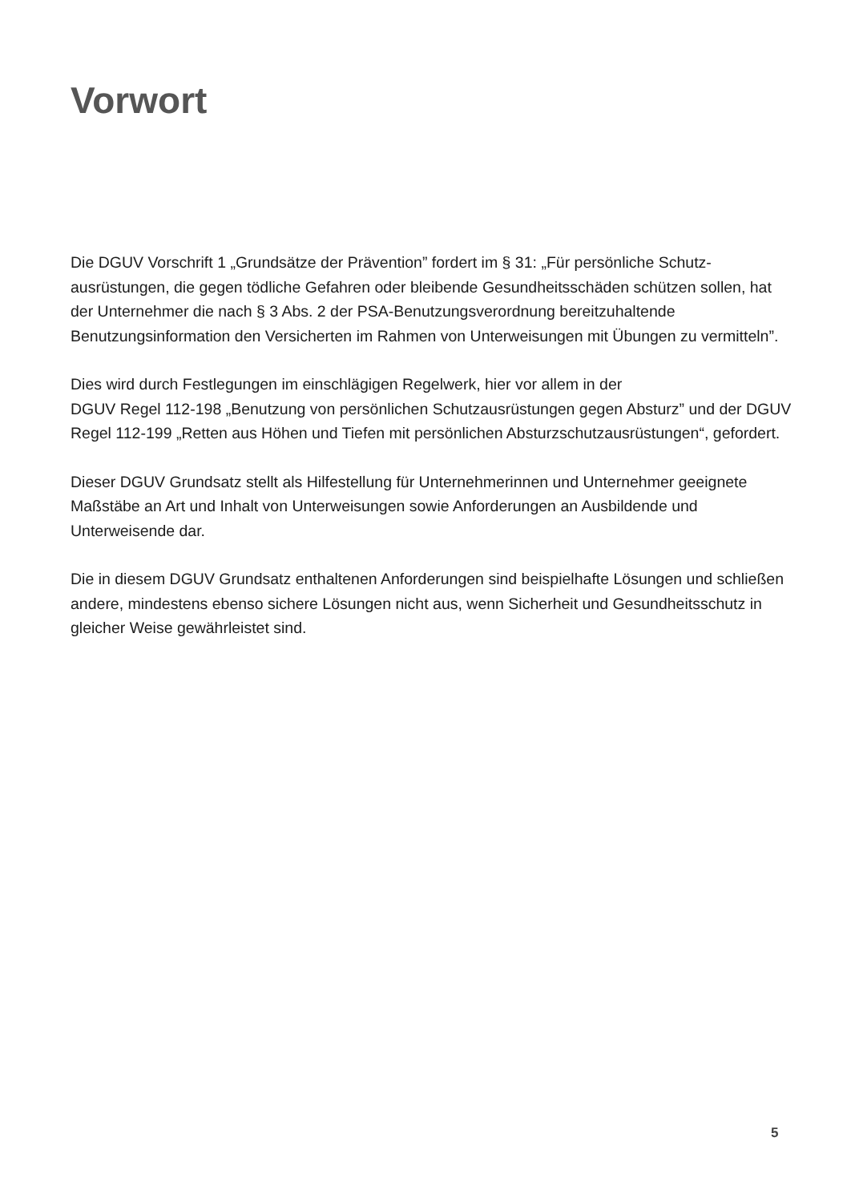Vorwort
Die DGUV Vorschrift 1 „Grundsätze der Prävention” fordert im § 31: „Für persönliche Schutz­ausrüstungen, die gegen tödliche Gefahren oder bleibende Gesundheitsschäden schützen sollen, hat der Unternehmer die nach § 3 Abs. 2 der PSA-Benutzungsverordnung bereitzuhal­tende Benutzungsinformation den Versicherten im Rahmen von Unterweisungen mit Übun­gen zu vermitteln”.
Dies wird durch Festlegungen im einschlägigen Regelwerk, hier vor allem in der
DGUV Regel 112-198 „Benutzung von persönlichen Schutzausrüstungen gegen Absturz” und der DGUV Regel 112-199 „Retten aus Höhen und Tiefen mit persönlichen Absturzschutzaus­rüstungen“, gefordert.
Dieser DGUV Grundsatz stellt als Hilfestellung für Unternehmerinnen und Unternehmer geeig­nete Maßstäbe an Art und Inhalt von Unterweisungen sowie Anforderungen an Ausbildende und Unterweisende dar.
Die in diesem DGUV Grundsatz enthaltenen Anforderungen sind beispielhafte Lösungen und schließen andere, mindestens ebenso sichere Lösungen nicht aus, wenn Sicherheit und Gesundheitsschutz in gleicher Weise gewährleistet sind.
5